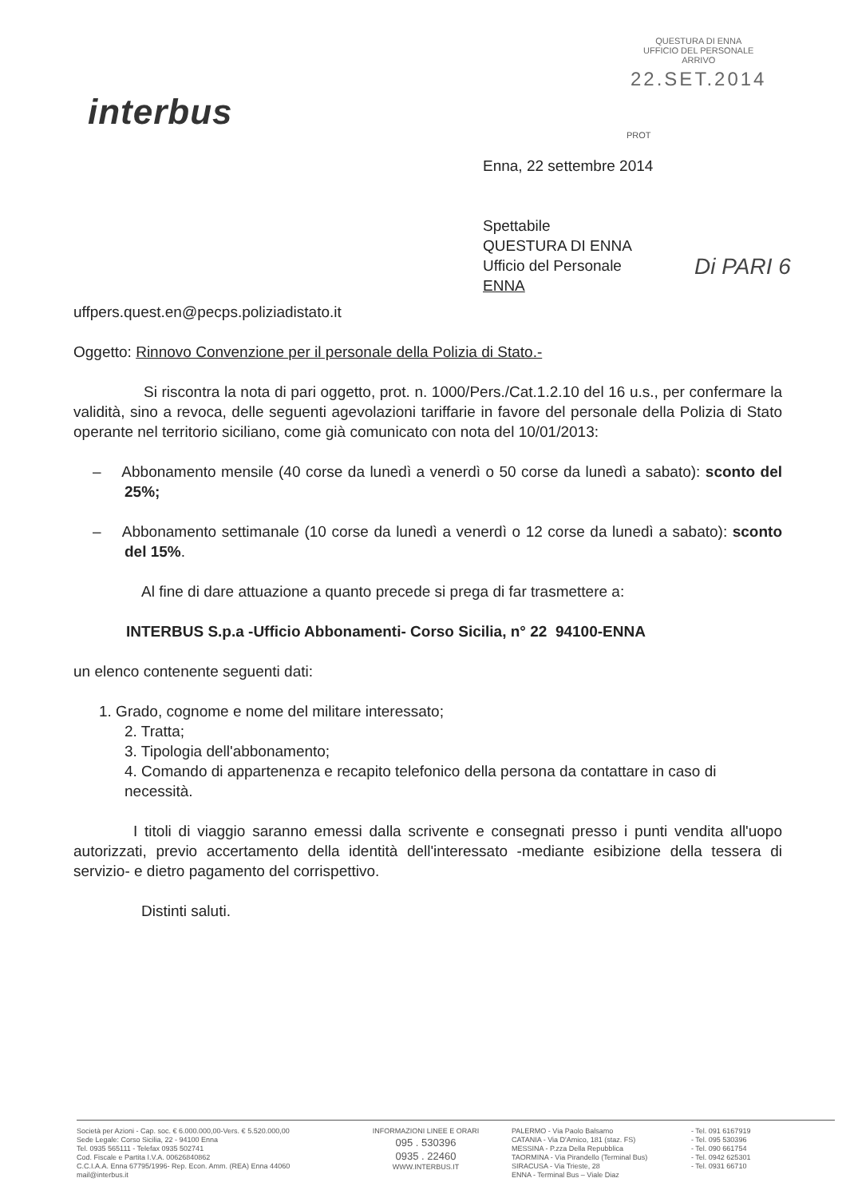interbus
QUESTURA DI ENNA
UFFICIO DEL PERSONALE
ARRIVO
22.SET.2014
PROT
Di PARI 6
Enna, 22 settembre 2014
Spettabile
QUESTURA DI ENNA
Ufficio del Personale
ENNA
uffpers.quest.en@pecps.poliziadistato.it
Oggetto: Rinnovo Convenzione per il personale della Polizia di Stato.-
Si riscontra la nota di pari oggetto, prot. n. 1000/Pers./Cat.1.2.10 del 16 u.s., per confermare la validità, sino a revoca, delle seguenti agevolazioni tariffarie in favore del personale della Polizia di Stato operante nel territorio siciliano, come già comunicato con nota del 10/01/2013:
– Abbonamento mensile (40 corse da lunedì a venerdì o 50 corse da lunedì a sabato): sconto del 25%;
– Abbonamento settimanale (10 corse da lunedì a venerdì o 12 corse da lunedì a sabato): sconto del 15%.
Al fine di dare attuazione a quanto precede si prega di far trasmettere a:
INTERBUS S.p.a -Ufficio Abbonamenti- Corso Sicilia, n° 22 94100-ENNA
un elenco contenente seguenti dati:
1. Grado, cognome e nome del militare interessato;
2. Tratta;
3. Tipologia dell'abbonamento;
4. Comando di appartenenza e recapito telefonico della persona da contattare in caso di necessità.
I titoli di viaggio saranno emessi dalla scrivente e consegnati presso i punti vendita all'uopo autorizzati, previo accertamento della identità dell'interessato -mediante esibizione della tessera di servizio- e dietro pagamento del corrispettivo.
Distinti saluti.
Società per Azioni - Cap. soc. € 6.000.000,00-Vers. € 5.520.000,00
Sede Legale: Corso Sicilia, 22 - 94100 Enna
Tel. 0935 565111 - Telefax 0935 502741
Cod. Fiscale e Partita I.V.A. 00626840862
C.C.I.A.A. Enna 67795/1996- Rep. Econ. Amm. (REA) Enna 44060
mail@interbus.it
INFORMAZIONI LINEE E ORARI
095 . 530396
0935 . 22460
WWW.INTERBUS.IT
PALERMO - Via Paolo Balsamo
CATANIA - Via D'Amico, 181 (staz. FS)
MESSINA - P.zza Della Repubblica
TAORMINA - Via Pirandello (Terminal Bus)
SIRACUSA - Via Trieste, 28
ENNA - Terminal Bus – Viale Diaz
- Tel. 091 6167919
- Tel. 095 530396
- Tel. 090 661754
- Tel. 0942 625301
- Tel. 0931 66710